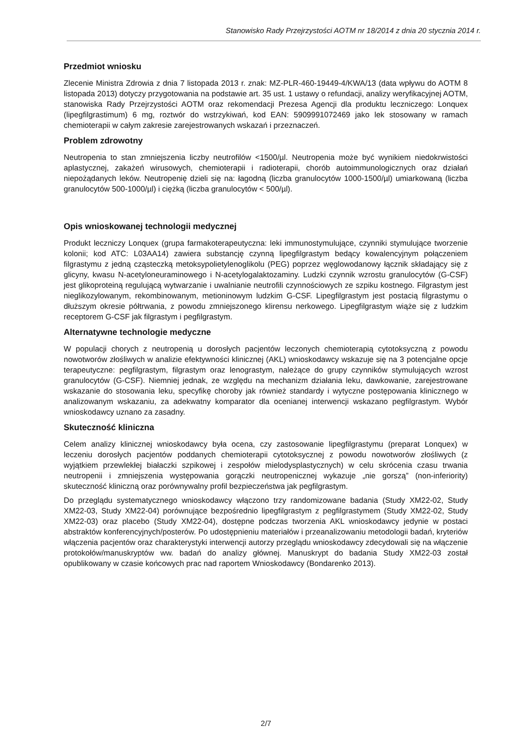Stanowisko Rady Przejrzystości AOTM nr 18/2014 z dnia 20 stycznia 2014 r.
Przedmiot wniosku
Zlecenie Ministra Zdrowia z dnia 7 listopada 2013 r. znak: MZ-PLR-460-19449-4/KWA/13 (data wpływu do AOTM 8 listopada 2013) dotyczy przygotowania na podstawie art. 35 ust. 1 ustawy o refundacji, analizy weryfikacyjnej AOTM, stanowiska Rady Przejrzystości AOTM oraz rekomendacji Prezesa Agencji dla produktu leczniczego: Lonquex (lipegfilgrastimum) 6 mg, roztwór do wstrzykiwań, kod EAN: 5909991072469 jako lek stosowany w ramach chemioterapii w całym zakresie zarejestrowanych wskazań i przeznaczeń.
Problem zdrowotny
Neutropenia to stan zmniejszenia liczby neutrofilów <1500/µl. Neutropenia może być wynikiem niedokrwistości aplastycznej, zakażeń wirusowych, chemioterapii i radioterapii, chorób autoimmunologicznych oraz działań niepożądanych leków. Neutropenię dzieli się na: łagodną (liczba granulocytów 1000-1500/µl) umiarkowaną (liczba granulocytów 500-1000/µl) i ciężką (liczba granulocytów < 500/µl).
Opis wnioskowanej technologii medycznej
Produkt leczniczy Lonquex (grupa farmakoterapeutyczna: leki immunostymulujące, czynniki stymulujące tworzenie kolonii; kod ATC: L03AA14) zawiera substancję czynną lipegfilgrastym bedący kowalencyjnym połączeniem filgrastymu z jedną cząsteczką metoksypolietylenoglikolu (PEG) poprzez węglowodanowy łącznik składający się z glicyny, kwasu N-acetyloneuraminowego i N-acetylogalaktozaminy. Ludzki czynnik wzrostu granulocytów (G-CSF) jest glikoproteiną regulującą wytwarzanie i uwalnianie neutrofili czynnościowych ze szpiku kostnego. Filgrastym jest nieglikozylowanym, rekombinowanym, metioninowym ludzkim G-CSF. Lipegfilgrastym jest postacią filgrastymu o dłuższym okresie półtrwania, z powodu zmniejszonego klirensu nerkowego. Lipegfilgrastym wiąże się z ludzkim receptorem G-CSF jak filgrastym i pegfilgrastym.
Alternatywne technologie medyczne
W populacji chorych z neutropenią u dorosłych pacjentów leczonych chemioterapią cytotoksyczną z powodu nowotworów złośliwych w analizie efektywności klinicznej (AKL) wnioskodawcy wskazuje się na 3 potencjalne opcje terapeutyczne: pegfilgrastym, filgrastym oraz lenograstym, należące do grupy czynników stymulujących wzrost granulocytów (G-CSF). Niemniej jednak, ze względu na mechanizm działania leku, dawkowanie, zarejestrowane wskazanie do stosowania leku, specyfikę choroby jak również standardy i wytyczne postępowania klinicznego w analizowanym wskazaniu, za adekwatny komparator dla ocenianej interwencji wskazano pegfilgrastym. Wybór wnioskodawcy uznano za zasadny.
Skuteczność kliniczna
Celem analizy klinicznej wnioskodawcy była ocena, czy zastosowanie lipegfilgrastymu (preparat Lonquex) w leczeniu dorosłych pacjentów poddanych chemioterapii cytotoksycznej z powodu nowotworów złośliwych (z wyjątkiem przewlekłej białaczki szpikowej i zespołów mielodysplastycznych) w celu skrócenia czasu trwania neutropenii i zmniejszenia występowania gorączki neutropenicznej wykazuje „nie gorszą” (non-inferiority) skuteczność kliniczną oraz porównywalny profil bezpieczeństwa jak pegfilgrastym.
Do przeglądu systematycznego wnioskodawcy włączono trzy randomizowane badania (Study XM22-02, Study XM22-03, Study XM22-04) porównujące bezpośrednio lipegfilgrastym z pegfilgrastymem (Study XM22-02, Study XM22-03) oraz placebo (Study XM22-04), dostępne podczas tworzenia AKL wnioskodawcy jedynie w postaci abstraktów konferencyjnych/posterów. Po udostępnieniu materiałów i przeanalizowaniu metodologii badań, kryteriów włączenia pacjentów oraz charakterystyki interwencji autorzy przeglądu wnioskodawcy zdecydowali się na włączenie protokołów/manuskryptów ww. badań do analizy głównej. Manuskrypt do badania Study XM22-03 został opublikowany w czasie końcowych prac nad raportem Wnioskodawcy (Bondarenko 2013).
2/7